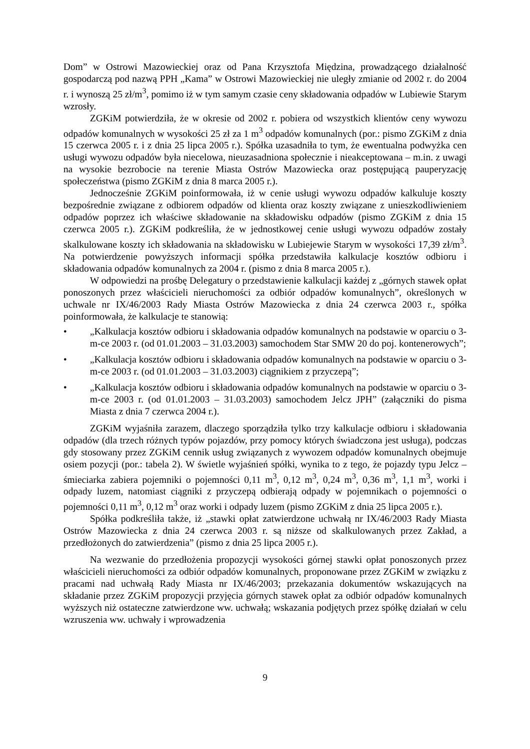Dom” w Ostrowi Mazowieckiej oraz od Pana Krzysztofa Międzina, prowadzącego działalność gospodarczą pod nazwą PPH „Kama” w Ostrowi Mazowieckiej nie uległy zmianie od 2002 r. do 2004 r. i wynoszą 25 zł/m<sup>3</sup>, pomimo iż w tym samym czasie ceny składowania odpadów w Lubiewie Starym wzrosły.
ZGKiM potwierdziła, że w okresie od 2002 r. pobiera od wszystkich klientów ceny wywozu odpadów komunalnych w wysokości 25 zł za 1 m<sup>3</sup> odpadów komunalnych (por.: pismo ZGKiM z dnia 15 czerwca 2005 r. i z dnia 25 lipca 2005 r.). Spółka uzasadniła to tym, że ewentualna podwyżka cen usługi wywozu odpadów była niecelowa, nieuzasadniona społecznie i nieakceptowana – m.in. z uwagi na wysokie bezrobocie na terenie Miasta Ostrów Mazowiecka oraz postępującą pauperyzację społeczeństwa (pismo ZGKiM z dnia 8 marca 2005 r.).
Jednocześnie ZGKiM poinformowała, iż w cenie usługi wywozu odpadów kalkuluje koszty bezpośrednie związane z odbiorem odpadów od klienta oraz koszty związane z unieszkodliwieniem odpadów poprzez ich właściwe składowanie na składowisku odpadów (pismo ZGKiM z dnia 15 czerwca 2005 r.). ZGKiM podkreśliła, że w jednostkowej cenie usługi wywozu odpadów zostały skalkulowane koszty ich składowania na składowisku w Lubiejewie Starym w wysokości 17,39 zł/m<sup>3</sup>. Na potwierdzenie powyższych informacji spółka przedstawiła kalkulacje kosztów odbioru i składowania odpadów komunalnych za 2004 r. (pismo z dnia 8 marca 2005 r.).
W odpowiedzi na prośbę Delegatury o przedstawienie kalkulacji każdej z „górnych stawek opłat ponoszonych przez właścicieli nieruchomości za odbiór odpadów komunalnych”, określonych w uchwale nr IX/46/2003 Rady Miasta Ostrów Mazowiecka z dnia 24 czerwca 2003 r., spółka poinformowała, że kalkulacje te stanowią:
• „Kalkulacja kosztów odbioru i składowania odpadów komunalnych na podstawie w oparciu o 3-m-ce 2003 r. (od 01.01.2003 – 31.03.2003) samochodem Star SMW 20 do poj. kontenerowych”;
• „Kalkulacja kosztów odbioru i składowania odpadów komunalnych na podstawie w oparciu o 3-m-ce 2003 r. (od 01.01.2003 – 31.03.2003) ciągnikiem z przyczepą”;
• „Kalkulacja kosztów odbioru i składowania odpadów komunalnych na podstawie w oparciu o 3-m-ce 2003 r. (od 01.01.2003 – 31.03.2003) samochodem Jelcz JPH” (załączniki do pisma Miasta z dnia 7 czerwca 2004 r.).
ZGKiM wyjaśniła zarazem, dlaczego sporządziła tylko trzy kalkulacje odbioru i składowania odpadów (dla trzech różnych typów pojazdów, przy pomocy których świadczona jest usługa), podczas gdy stosowany przez ZGKiM cennik usług związanych z wywozem odpadów komunalnych obejmuje osiem pozycji (por.: tabela 2). W świetle wyjaśnień spółki, wynika to z tego, że pojazdy typu Jelcz – śmieciarka zabiera pojemniki o pojemności 0,11 m<sup>3</sup>, 0,12 m<sup>3</sup>, 0,24 m<sup>3</sup>, 0,36 m<sup>3</sup>, 1,1 m<sup>3</sup>, worki i odpady luzem, natomiast ciągniki z przyczepą odbierają odpady w pojemnikach o pojemności o pojemności 0,11 m<sup>3</sup>, 0,12 m<sup>3</sup> oraz worki i odpady luzem (pismo ZGKiM z dnia 25 lipca 2005 r.).
Spółka podkreśliła także, iż „stawki opłat zatwierdzone uchwałą nr IX/46/2003 Rady Miasta Ostrów Mazowiecka z dnia 24 czerwca 2003 r. są niższe od skalkulowanych przez Zakład, a przedłożonych do zatwierdzenia” (pismo z dnia 25 lipca 2005 r.).
Na wezwanie do przedłożenia propozycji wysokości górnej stawki opłat ponoszonych przez właścicieli nieruchomości za odbiór odpadów komunalnych, proponowane przez ZGKiM w związku z pracami nad uchwałą Rady Miasta nr IX/46/2003; przekazania dokumentów wskazujących na składanie przez ZGKiM propozycji przyjęcia górnych stawek opłat za odbiór odpadów komunalnych wyższych niż ostateczne zatwierdzone ww. uchwałą; wskazania podjętych przez spółkę działań w celu wzruszenia ww. uchwały i wprowadzenia
9